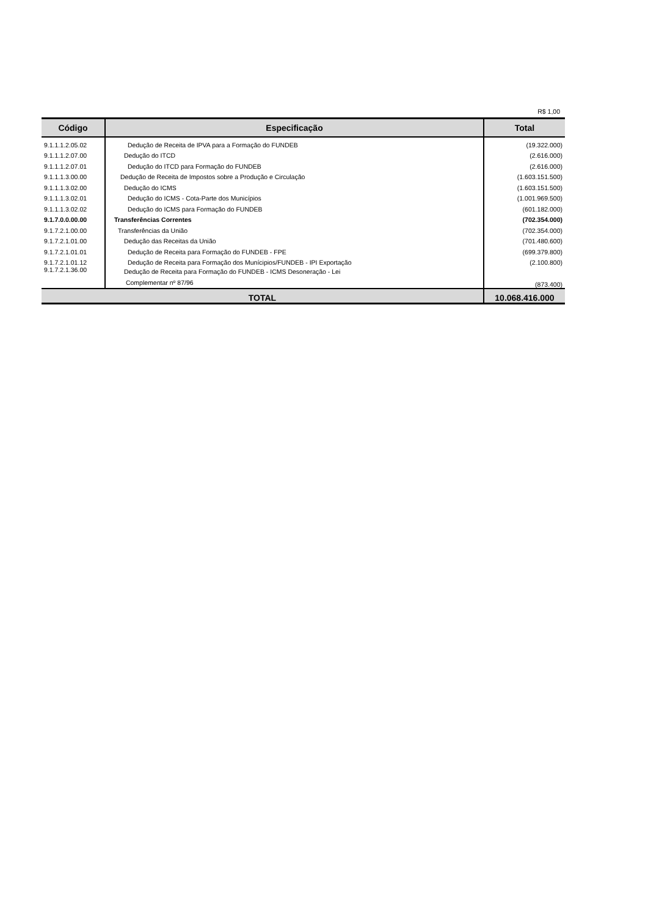R$ 1,00
| Código | Especificação | Total |
| --- | --- | --- |
| 9.1.1.1.2.05.02 | Dedução de Receita de IPVA para a Formação do FUNDEB | (19.322.000) |
| 9.1.1.1.2.07.00 | Dedução do ITCD | (2.616.000) |
| 9.1.1.1.2.07.01 | Dedução do ITCD para Formação do FUNDEB | (2.616.000) |
| 9.1.1.1.3.00.00 | Dedução de Receita de Impostos sobre a Produção e Circulação | (1.603.151.500) |
| 9.1.1.1.3.02.00 | Dedução do ICMS | (1.603.151.500) |
| 9.1.1.1.3.02.01 | Dedução do ICMS - Cota-Parte dos Municípios | (1.001.969.500) |
| 9.1.1.1.3.02.02 | Dedução do ICMS para Formação do FUNDEB | (601.182.000) |
| 9.1.7.0.0.00.00 | Transferências Correntes | (702.354.000) |
| 9.1.7.2.1.00.00 | Transferências da União | (702.354.000) |
| 9.1.7.2.1.01.00 | Dedução das Receitas da União | (701.480.600) |
| 9.1.7.2.1.01.01 | Dedução de Receita para Formação do FUNDEB - FPE | (699.379.800) |
| 9.1.7.2.1.01.12 | Dedução de Receita para Formação dos Munícipios/FUNDEB - IPI Exportação | (2.100.800) |
| 9.1.7.2.1.36.00 | Dedução de Receita para Formação do FUNDEB - ICMS Desoneração - Lei Complementar nº 87/96 | (873.400) |
| TOTAL | | 10.068.416.000 |